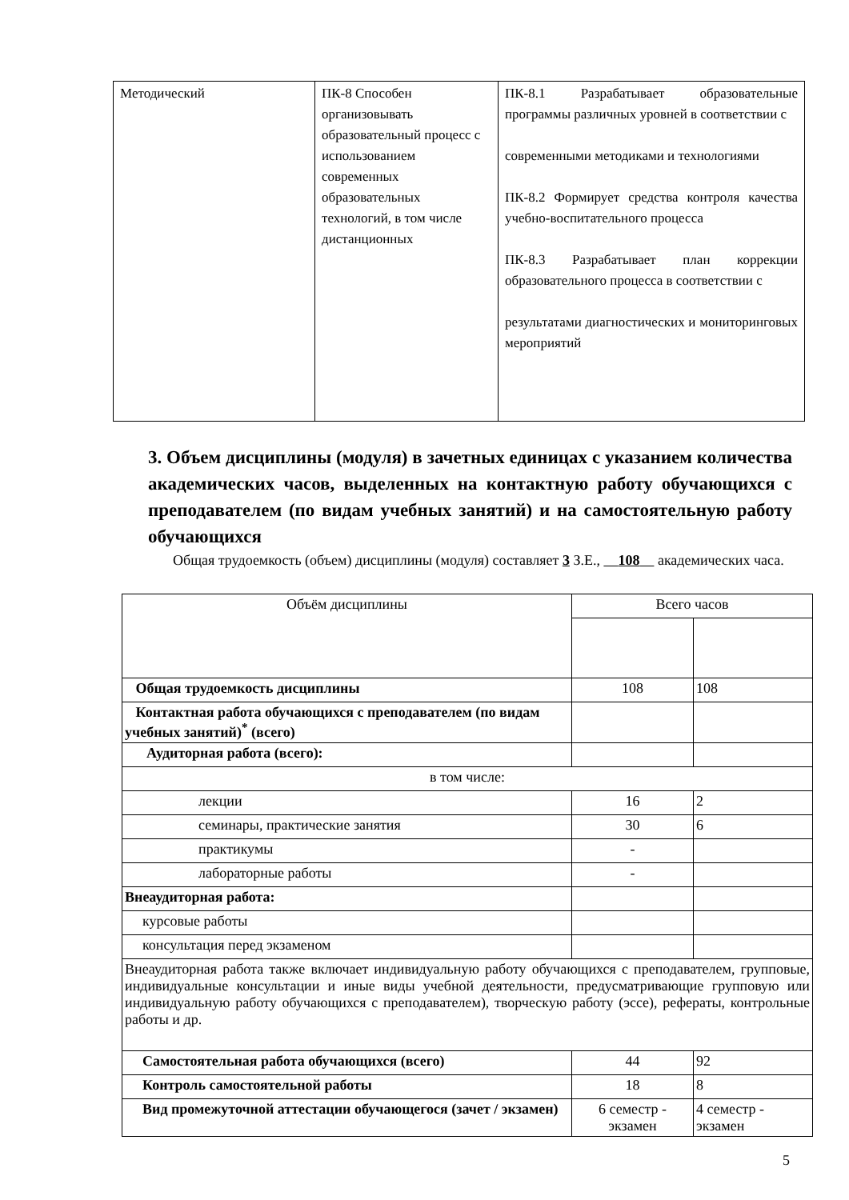| Методический | ПК-8 Способен организовывать образовательный процесс с использованием современных образовательных технологий, в том числе дистанционных | ПК-8.1 Разрабатывает образовательные программы различных уровней в соответствии с современными методиками и технологиями ПК-8.2 Формирует средства контроля качества учебно-воспитательного процесса ПК-8.3 Разрабатывает план коррекции образовательного процесса в соответствии с результатами диагностических и мониторинговых мероприятий |
3. Объем дисциплины (модуля) в зачетных единицах с указанием количества академических часов, выделенных на контактную работу обучающихся с преподавателем (по видам учебных занятий) и на самостоятельную работу обучающихся
Общая трудоемкость (объем) дисциплины (модуля) составляет 3 З.Е., 108 академических часа.
| Объём дисциплины | Всего часов | |
| Общая трудоемкость дисциплины | 108 | 108 |
| Контактная работа обучающихся с преподавателем (по видам учебных занятий)<sup>*</sup> (всего) | | |
| Аудиторная работа (всего): | | |
| в том числе: | | |
| лекции | 16 | 2 |
| семинары, практические занятия | 30 | 6 |
| практикумы | - | |
| лабораторные работы | - | |
| Внеаудиторная работа: | | |
| курсовые работы | | |
| консультация перед экзаменом | | |
| Внеаудиторная работа также включает индивидуальную работу обучающихся с преподавателем, групповые, индивидуальные консультации и иные виды учебной деятельности, предусматривающие групповую или индивидуальную работу обучающихся с преподавателем), творческую работу (эссе), рефераты, контрольные работы и др. | | |
| Самостоятельная работа обучающихся (всего) | 44 | 92 |
| Контроль самостоятельной работы | 18 | 8 |
| Вид промежуточной аттестации обучающегося (зачет / экзамен) | 6 семестр - экзамен | 4 семестр - экзамен |
5